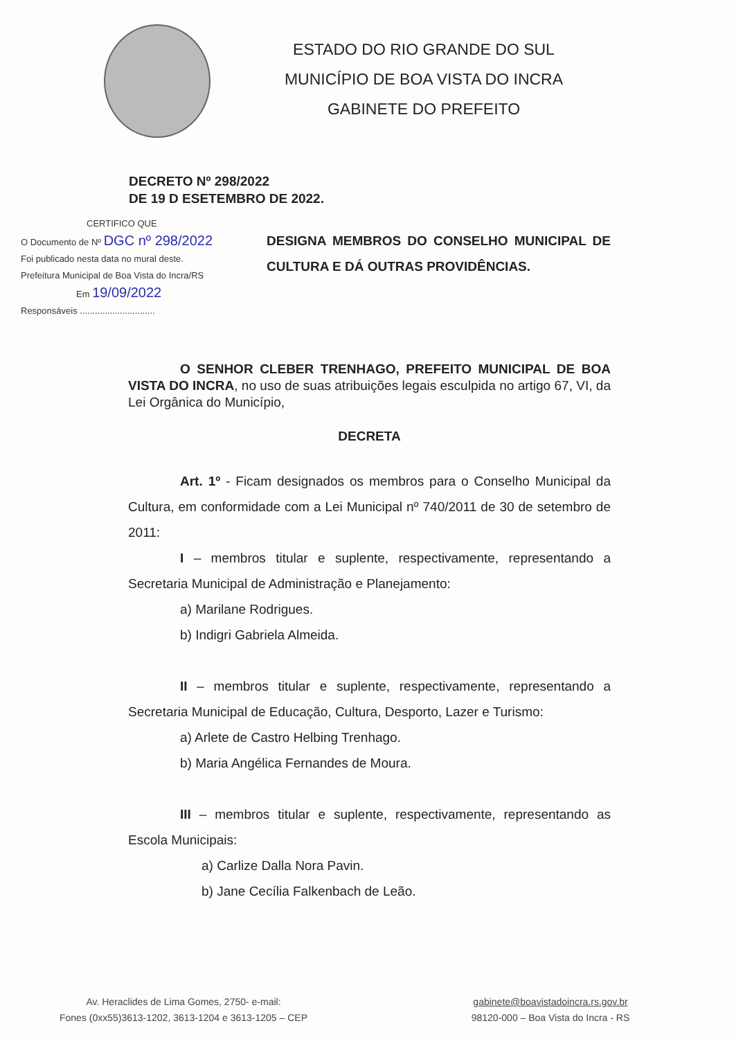ESTADO DO RIO GRANDE DO SUL
MUNICÍPIO DE BOA VISTA DO INCRA
GABINETE DO PREFEITO
DECRETO Nº 298/2022
DE 19 D ESETEMBRO DE 2022.
CERTIFICO QUE
O Documento de Nº DGC nº 298/2022
Foi publicado nesta data no mural deste.
Prefeitura Municipal de Boa Vista do Incra/RS
Em 19/09/2022
Responsáveis ..............................
DESIGNA MEMBROS DO CONSELHO MUNICIPAL DE CULTURA E DÁ OUTRAS PROVIDÊNCIAS.
O SENHOR CLEBER TRENHAGO, PREFEITO MUNICIPAL DE BOA VISTA DO INCRA, no uso de suas atribuições legais esculpida no artigo 67, VI, da Lei Orgânica do Município,
DECRETA
Art. 1º - Ficam designados os membros para o Conselho Municipal da Cultura, em conformidade com a Lei Municipal nº 740/2011 de 30 de setembro de 2011:
I – membros titular e suplente, respectivamente, representando a Secretaria Municipal de Administração e Planejamento:
a) Marilane Rodrigues.
b) Indigri Gabriela Almeida.
II – membros titular e suplente, respectivamente, representando a Secretaria Municipal de Educação, Cultura, Desporto, Lazer e Turismo:
a) Arlete de Castro Helbing Trenhago.
b) Maria Angélica Fernandes de Moura.
III – membros titular e suplente, respectivamente, representando as Escola Municipais:
a) Carlize Dalla Nora Pavin.
b) Jane Cecília Falkenbach de Leão.
Av. Heraclides de Lima Gomes, 2750- e-mail:
Fones (0xx55)3613-1202, 3613-1204 e 3613-1205 – CEP
gabinete@boavistadoincra.rs.gov.br
98120-000 – Boa Vista do Incra - RS